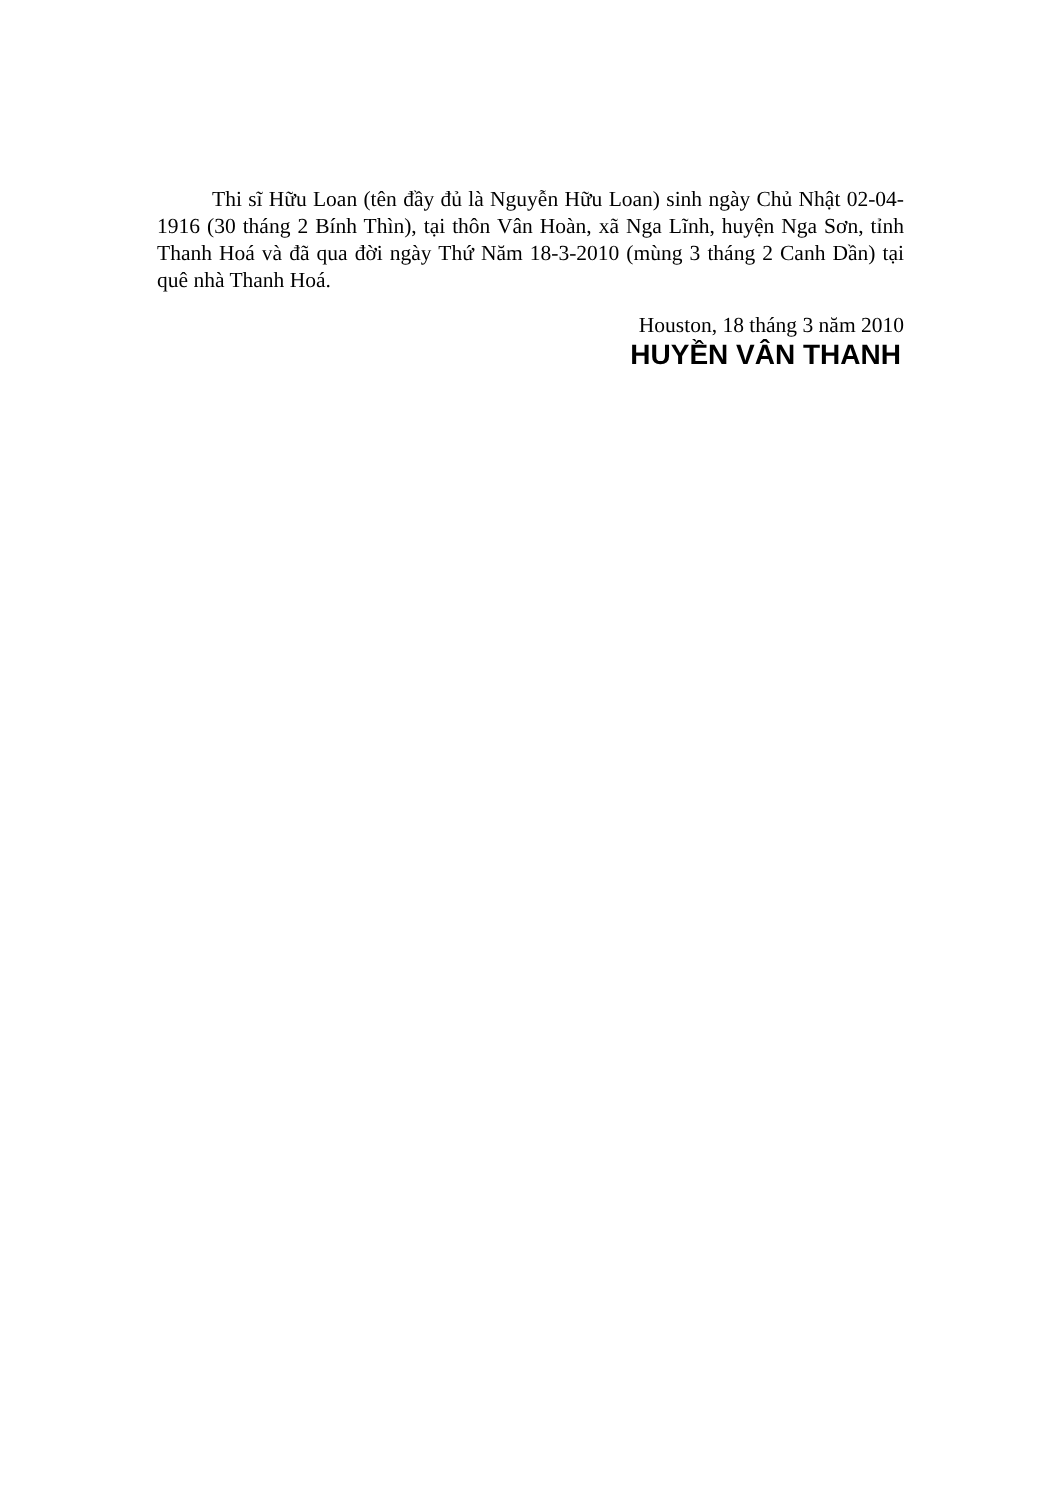Thi sĩ Hữu Loan (tên đầy đủ là Nguyễn Hữu Loan) sinh ngày Chủ Nhật 02-04-1916 (30 tháng 2 Bính Thìn), tại thôn Vân Hoàn, xã Nga Lĩnh, huyện Nga Sơn, tỉnh Thanh Hoá và đã qua đời ngày Thứ Năm 18-3-2010 (mùng 3 tháng 2 Canh Dần) tại quê nhà Thanh Hoá.
Houston, 18 tháng 3 năm 2010
HUYỀN VÂN THANH